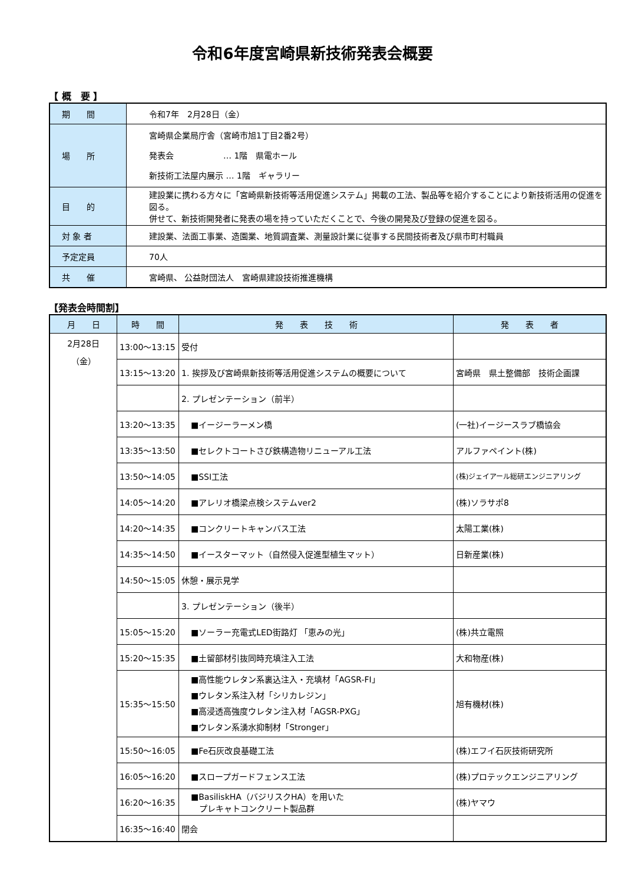令和6年度宮崎県新技術発表会概要
【 概　要 】
| 期 間 | 令和7年 2月28日（金） |
| 場 所 | 宮崎県企業局庁舎（宮崎市旭1丁目2番2号） 発表会 … 1階 県電ホール 新技術工法屋内展示 … 1階 ギャラリー |
| 目 的 | 建設業に携わる方々に「宮崎県新技術等活用促進システム」掲載の工法、製品等を紹介することにより新技術活用の促進を図る。 併せて、新技術開発者に発表の場を持っていただくことで、今後の開発及び登録の促進を図る。 |
| 対 象 者 | 建設業、法面工事業、造園業、地質調査業、測量設計業に従事する民間技術者及び県市町村職員 |
| 予定定員 | 70人 |
| 共 催 | 宮崎県、 公益財団法人 宮崎県建設技術推進機構 |
【発表会時間割】
| 月 日 | 時 間 | 発 表 技 術 | 発 表 者 |
| --- | --- | --- | --- |
| 2月28日 （金） | 13:00～13:15 | 受付 | |
| | 13:15～13:20 | 1. 挨拶及び宮崎県新技術等活用促進システムの概要について | 宮崎県 県土整備部 技術企画課 |
| | | 2. プレゼンテーション（前半） | |
| | 13:20～13:35 | ■イージーラーメン橋 | (一社)イージースラブ橋協会 |
| | 13:35～13:50 | ■セレクトコートさび鉄構造物リニューアル工法 | アルファペイント(株) |
| | 13:50～14:05 | ■SSI工法 | (株)ジェイアール総研エンジニアリング |
| | 14:05～14:20 | ■アレリオ橋梁点検システムver2 | (株)ソラサポ8 |
| | 14:20～14:35 | ■コンクリートキャンバス工法 | 太陽工業(株) |
| | 14:35～14:50 | ■イースターマット（自然侵入促進型植生マット） | 日新産業(株) |
| | 14:50～15:05 | 休憩・展示見学 | |
| | | 3. プレゼンテーション（後半） | |
| | 15:05～15:20 | ■ソーラー充電式LED街路灯 「恵みの光」 | (株)共立電照 |
| | 15:20～15:35 | ■土留部材引抜同時充填注入工法 | 大和物産(株) |
| | 15:35～15:50 | ■高性能ウレタン系裏込注入・充填材「AGSR-FI」 ■ウレタン系注入材「シリカレジン」 ■高浸透高強度ウレタン注入材「AGSR-PXG」 ■ウレタン系湧水抑制材「Stronger」 | 旭有機材(株) |
| | 15:50～16:05 | ■Fe石灰改良基礎工法 | (株)エフイ石灰技術研究所 |
| | 16:05～16:20 | ■スロープガードフェンス工法 | (株)プロテックエンジニアリング |
| | 16:20～16:35 | ■BasiliskHA（バジリスクHA）を用いた プレキャトコンクリート製品群 | (株)ヤマウ |
| | 16:35～16:40 | 閉会 | |